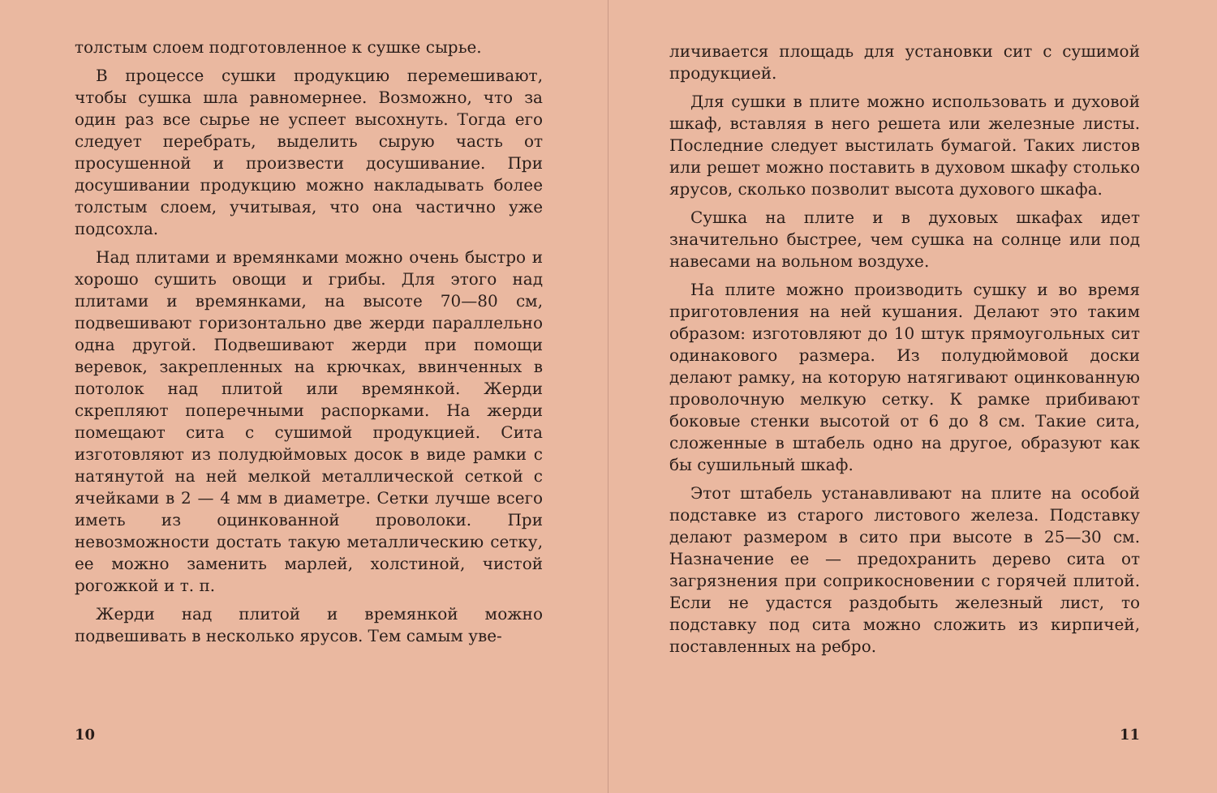толстым слоем подготовленное к сушке сырье.
В процессе сушки продукцию перемешивают, чтобы сушка шла равномернее. Возможно, что за один раз все сырье не успеет высохнуть. Тогда его следует перебрать, выделить сырую часть от просушенной и произвести досушивание. При досушивании продукцию можно накладывать более толстым слоем, учитывая, что она частично уже подсохла.
Над плитами и времянками можно очень быстро и хорошо сушить овощи и грибы. Для этого над плитами и времянками, на высоте 70—80 см, подвешивают горизонтально две жерди параллельно одна другой. Подвешивают жерди при помощи веревок, закрепленных на крючках, ввинченных в потолок над плитой или времянкой. Жерди скрепляют поперечными распорками. На жерди помещают сита с сушимой продукцией. Сита изготовляют из полудюймовых досок в виде рамки с натянутой на ней мелкой металлической сеткой с ячейками в 2 — 4 мм в диаметре. Сетки лучше всего иметь из оцинкованной проволоки. При невозможности достать такую металлическию сетку, ее можно заменить марлей, холстиной, чистой рогожкой и т. п.
Жерди над плитой и времянкой можно подвешивать в несколько ярусов. Тем самым уве-
10
личивается площадь для установки сит с сушимой продукцией.
Для сушки в плите можно использовать и духовой шкаф, вставляя в него решета или железные листы. Последние следует выстилать бумагой. Таких листов или решет можно поставить в духовом шкафу столько ярусов, сколько позволит высота духового шкафа.
Сушка на плите и в духовых шкафах идет значительно быстрее, чем сушка на солнце или под навесами на вольном воздухе.
На плите можно производить сушку и во время приготовления на ней кушания. Делают это таким образом: изготовляют до 10 штук прямоугольных сит одинакового размера. Из полудюймовой доски делают рамку, на которую натягивают оцинкованную проволочную мелкую сетку. К рамке прибивают боковые стенки высотой от 6 до 8 см. Такие сита, сложенные в штабель одно на другое, образуют как бы сушильный шкаф.
Этот штабель устанавливают на плите на особой подставке из старого листового железа. Подставку делают размером в сито при высоте в 25—30 см. Назначение ее — предохранить дерево сита от загрязнения при соприкосновении с горячей плитой. Если не удастся раздобыть железный лист, то подставку под сита можно сложить из кирпичей, поставленных на ребро.
11